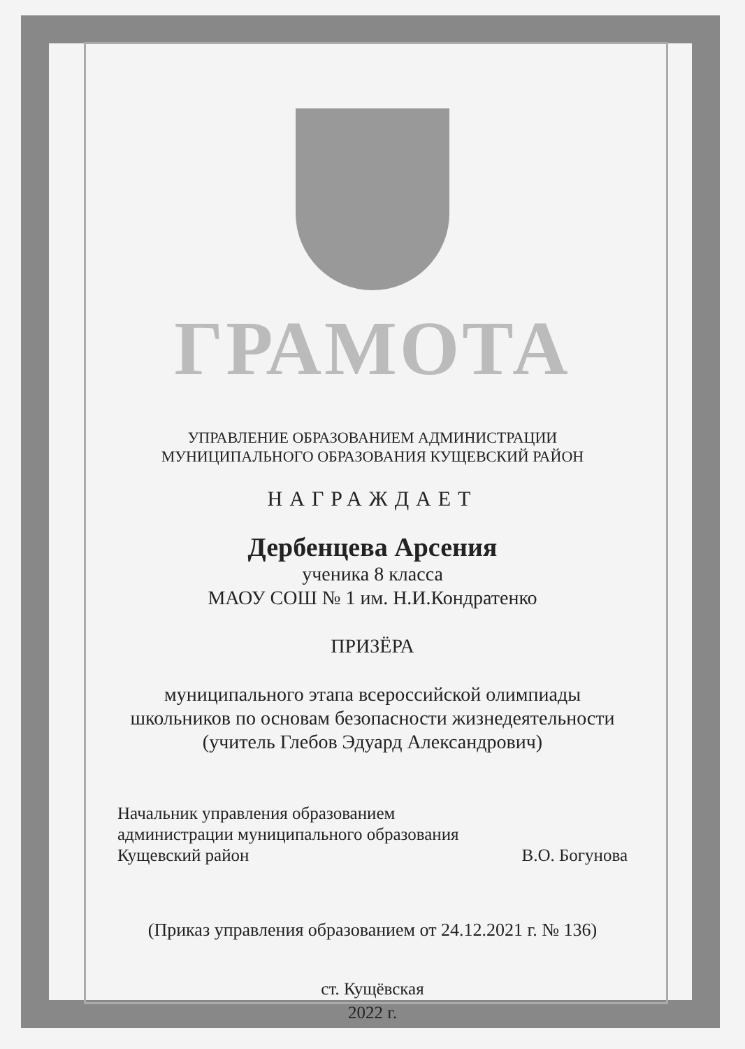ГРАМОТА
УПРАВЛЕНИЕ ОБРАЗОВАНИЕМ АДМИНИСТРАЦИИ
МУНИЦИПАЛЬНОГО ОБРАЗОВАНИЯ КУЩЕВСКИЙ РАЙОН
НАГРАЖДАЕТ
Дербенцева Арсения
ученика 8 класса
МАОУ СОШ № 1 им. Н.И.Кондратенко
ПРИЗЁРА
муниципального этапа всероссийской олимпиады
школьников по основам безопасности жизнедеятельности
(учитель Глебов Эдуард Александрович)
Начальник управления образованием
администрации муниципального образования
Кущевский район
В.О. Богунова
(Приказ управления образованием от 24.12.2021 г. № 136)
ст. Кущёвская
2022 г.